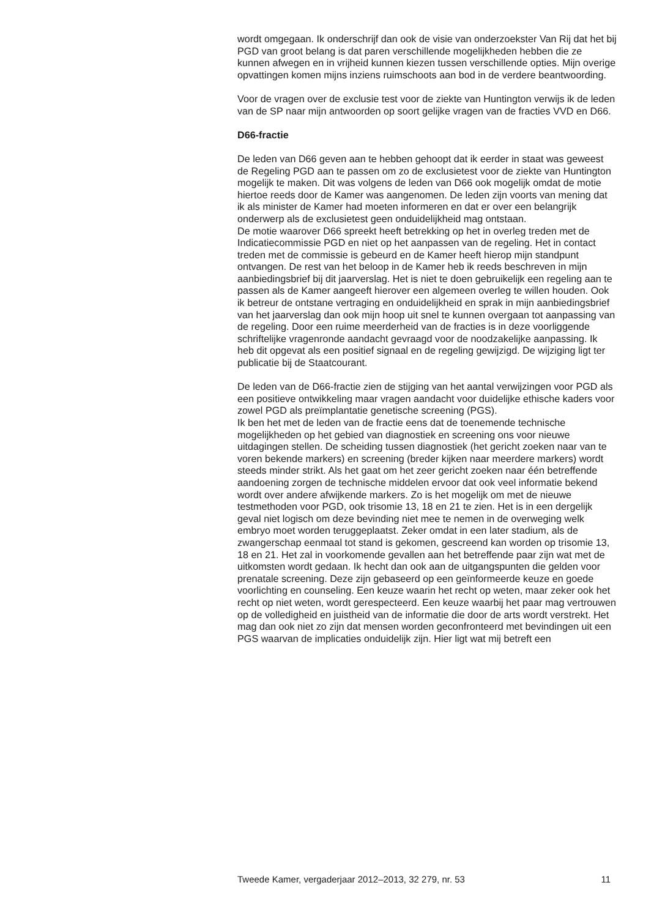wordt omgegaan. Ik onderschrijf dan ook de visie van onderzoekster Van Rij dat het bij PGD van groot belang is dat paren verschillende mogelijkheden hebben die ze kunnen afwegen en in vrijheid kunnen kiezen tussen verschillende opties. Mijn overige opvattingen komen mijns inziens ruimschoots aan bod in de verdere beantwoording.
Voor de vragen over de exclusie test voor de ziekte van Huntington verwijs ik de leden van de SP naar mijn antwoorden op soort gelijke vragen van de fracties VVD en D66.
D66-fractie
De leden van D66 geven aan te hebben gehoopt dat ik eerder in staat was geweest de Regeling PGD aan te passen om zo de exclusietest voor de ziekte van Huntington mogelijk te maken. Dit was volgens de leden van D66 ook mogelijk omdat de motie hiertoe reeds door de Kamer was aangenomen. De leden zijn voorts van mening dat ik als minister de Kamer had moeten informeren en dat er over een belangrijk onderwerp als de exclusietest geen onduidelijkheid mag ontstaan.
De motie waarover D66 spreekt heeft betrekking op het in overleg treden met de Indicatiecommissie PGD en niet op het aanpassen van de regeling. Het in contact treden met de commissie is gebeurd en de Kamer heeft hierop mijn standpunt ontvangen. De rest van het beloop in de Kamer heb ik reeds beschreven in mijn aanbiedingsbrief bij dit jaarverslag. Het is niet te doen gebruikelijk een regeling aan te passen als de Kamer aangeeft hierover een algemeen overleg te willen houden. Ook ik betreur de ontstane vertraging en onduidelijkheid en sprak in mijn aanbiedingsbrief van het jaarverslag dan ook mijn hoop uit snel te kunnen overgaan tot aanpassing van de regeling. Door een ruime meerderheid van de fracties is in deze voorliggende schriftelijke vragenronde aandacht gevraagd voor de noodzakelijke aanpassing. Ik heb dit opgevat als een positief signaal en de regeling gewijzigd. De wijziging ligt ter publicatie bij de Staatcourant.
De leden van de D66-fractie zien de stijging van het aantal verwijzingen voor PGD als een positieve ontwikkeling maar vragen aandacht voor duidelijke ethische kaders voor zowel PGD als preïmplantatie genetische screening (PGS).
Ik ben het met de leden van de fractie eens dat de toenemende technische mogelijkheden op het gebied van diagnostiek en screening ons voor nieuwe uitdagingen stellen. De scheiding tussen diagnostiek (het gericht zoeken naar van te voren bekende markers) en screening (breder kijken naar meerdere markers) wordt steeds minder strikt. Als het gaat om het zeer gericht zoeken naar één betreffende aandoening zorgen de technische middelen ervoor dat ook veel informatie bekend wordt over andere afwijkende markers. Zo is het mogelijk om met de nieuwe testmethoden voor PGD, ook trisomie 13, 18 en 21 te zien. Het is in een dergelijk geval niet logisch om deze bevinding niet mee te nemen in de overweging welk embryo moet worden teruggeplaatst. Zeker omdat in een later stadium, als de zwangerschap eenmaal tot stand is gekomen, gescreend kan worden op trisomie 13, 18 en 21. Het zal in voorkomende gevallen aan het betreffende paar zijn wat met de uitkomsten wordt gedaan. Ik hecht dan ook aan de uitgangspunten die gelden voor prenatale screening. Deze zijn gebaseerd op een geïnformeerde keuze en goede voorlichting en counseling. Een keuze waarin het recht op weten, maar zeker ook het recht op niet weten, wordt gerespecteerd. Een keuze waarbij het paar mag vertrouwen op de volledigheid en juistheid van de informatie die door de arts wordt verstrekt. Het mag dan ook niet zo zijn dat mensen worden geconfronteerd met bevindingen uit een PGS waarvan de implicaties onduidelijk zijn. Hier ligt wat mij betreft een
Tweede Kamer, vergaderjaar 2012–2013, 32 279, nr. 53 11